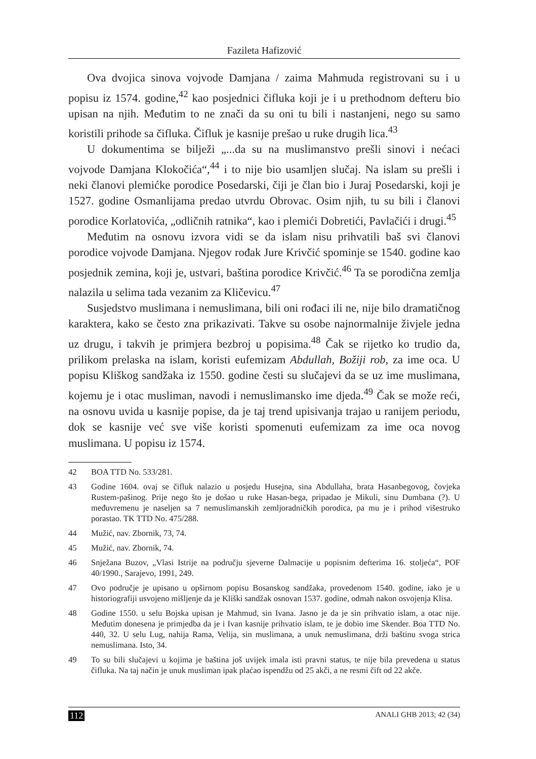Fazileta Hafizović
Ova dvojica sinova vojvode Damjana / zaima Mahmuda registrovani su i u popisu iz 1574. godine,<sup>42</sup> kao posjednici čifluka koji je i u prethodnom defteru bio upisan na njih. Međutim to ne znači da su oni tu bili i nastanjeni, nego su samo koristili prihode sa čifluka. Čifluk je kasnije prešao u ruke drugih lica.<sup>43</sup>
U dokumentima se bilježi „...da su na muslimanstvo prešli sinovi i nećaci vojvode Damjana Klokočića“,<sup>44</sup> i to nije bio usamljen slučaj. Na islam su prešli i neki članovi plemićke porodice Posedarski, čiji je član bio i Juraj Posedarski, koji je 1527. godine Osmanlijama predao utvrdu Obrovac. Osim njih, tu su bili i članovi porodice Korlatovića, „odličnih ratnika“, kao i plemići Dobretići, Pavlačići i drugi.<sup>45</sup>
Međutim na osnovu izvora vidi se da islam nisu prihvatili baš svi članovi porodice vojvode Damjana. Njegov rođak Jure Krivčić spominje se 1540. godine kao posjednik zemina, koji je, ustvari, baština porodice Krivčić.<sup>46</sup> Ta se porodična zemlja nalazila u selima tada vezanim za Kličevicu.<sup>47</sup>
Susjedstvo muslimana i nemuslimana, bili oni rođaci ili ne, nije bilo dramatičnog karaktera, kako se često zna prikazivati. Takve su osobe najnormalnije živjele jedna uz drugu, i takvih je primjera bezbroj u popisima.<sup>48</sup> Čak se rijetko ko trudio da, prilikom prelaska na islam, koristi eufemizam Abdullah, Božiji rob, za ime oca. U popisu Kliškog sandžaka iz 1550. godine česti su slučajevi da se uz ime muslimana, kojemu je i otac musliman, navodi i nemuslimansko ime djeda.<sup>49</sup> Čak se može reći, na osnovu uvida u kasnije popise, da je taj trend upisivanja trajao u ranijem periodu, dok se kasnije već sve više koristi spomenuti eufemizam za ime oca novog muslimana. U popisu iz 1574.
42 BOA TTD No. 533/281.
43 Godine 1604. ovaj se čifluk nalazio u posjedu Husejna, sina Abdullaha, brata Hasanbegovog, čovjeka Rustem-pašinog. Prije nego što je došao u ruke Hasan-bega, pripadao je Mikuli, sinu Dumbana (?). U međuvremenu je naseljen sa 7 nemuslimanskih zemljoradničkih porodica, pa mu je i prihod višestruko porastao. TK TTD No. 475/288.
44 Mužić, nav. Zbornik, 73, 74.
45 Mužić, nav. Zbornik, 74.
46 Snježana Buzov, „Vlasi Istrije na području sjeverne Dalmacije u popisnim defterima 16. stoljeća“, POF 40/1990., Sarajevo, 1991, 249.
47 Ovo područje je upisano u opširnom popisu Bosanskog sandžaka, provedenom 1540. godine, iako je u historiografiji usvojeno mišljenje da je Kliški sandžak osnovan 1537. godine, odmah nakon osvojenja Klisa.
48 Godine 1550. u selu Bojska upisan je Mahmud, sin Ivana. Jasno je da je sin prihvatio islam, a otac nije. Međutim donesena je primjedba da je i Ivan kasnije prihvatio islam, te je dobio ime Skender. Boa TTD No. 440, 32. U selu Lug, nahija Rama, Velija, sin muslimana, a unuk nemuslimana, drži baštinu svoga strica nemuslimana. Isto, 34.
49 To su bili slučajevi u kojima je baština još uvijek imala isti pravni status, te nije bila prevedena u status čifluka. Na taj način je unuk musliman ipak plaćao ispendžu od 25 akči, a ne resmi čift od 22 akče.
112 ANALI GHB 2013; 42 (34)